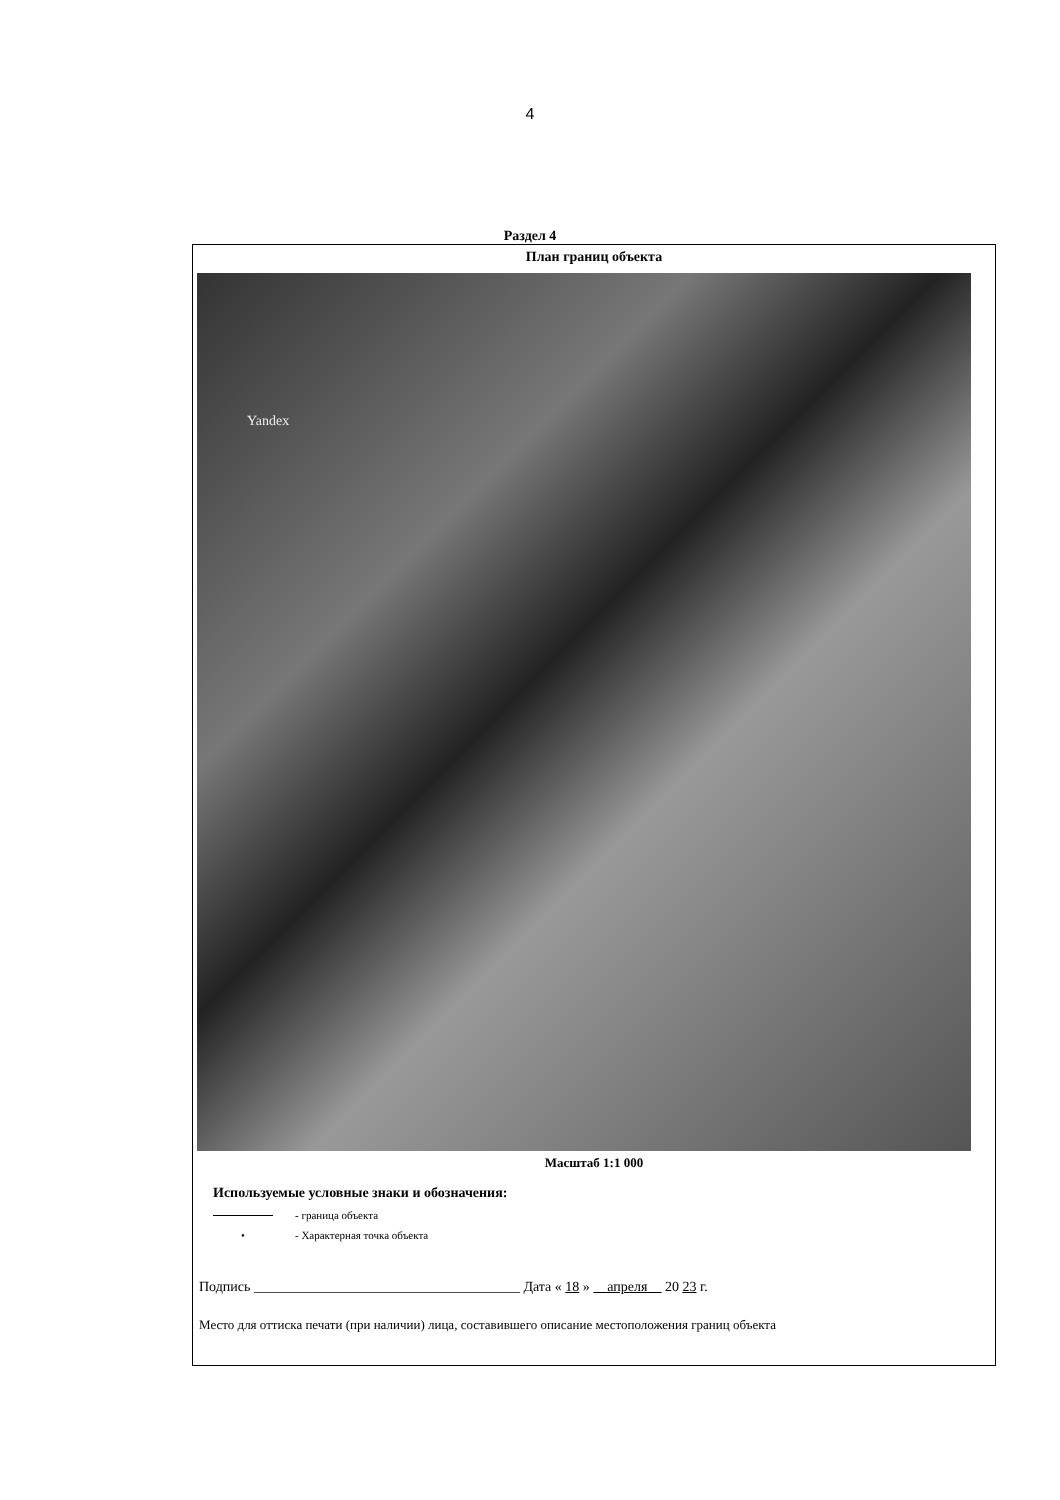4
Раздел 4
План границ объекта
Yandex
Масштаб 1:1 000
Используемые условные знаки и обозначения:
- граница объекта
• - Характерная точка объекта
Подпись ______________________________________ Дата « 18 » апреля 20 23 г.
Место для оттиска печати (при наличии) лица, составившего описание местоположения границ объекта